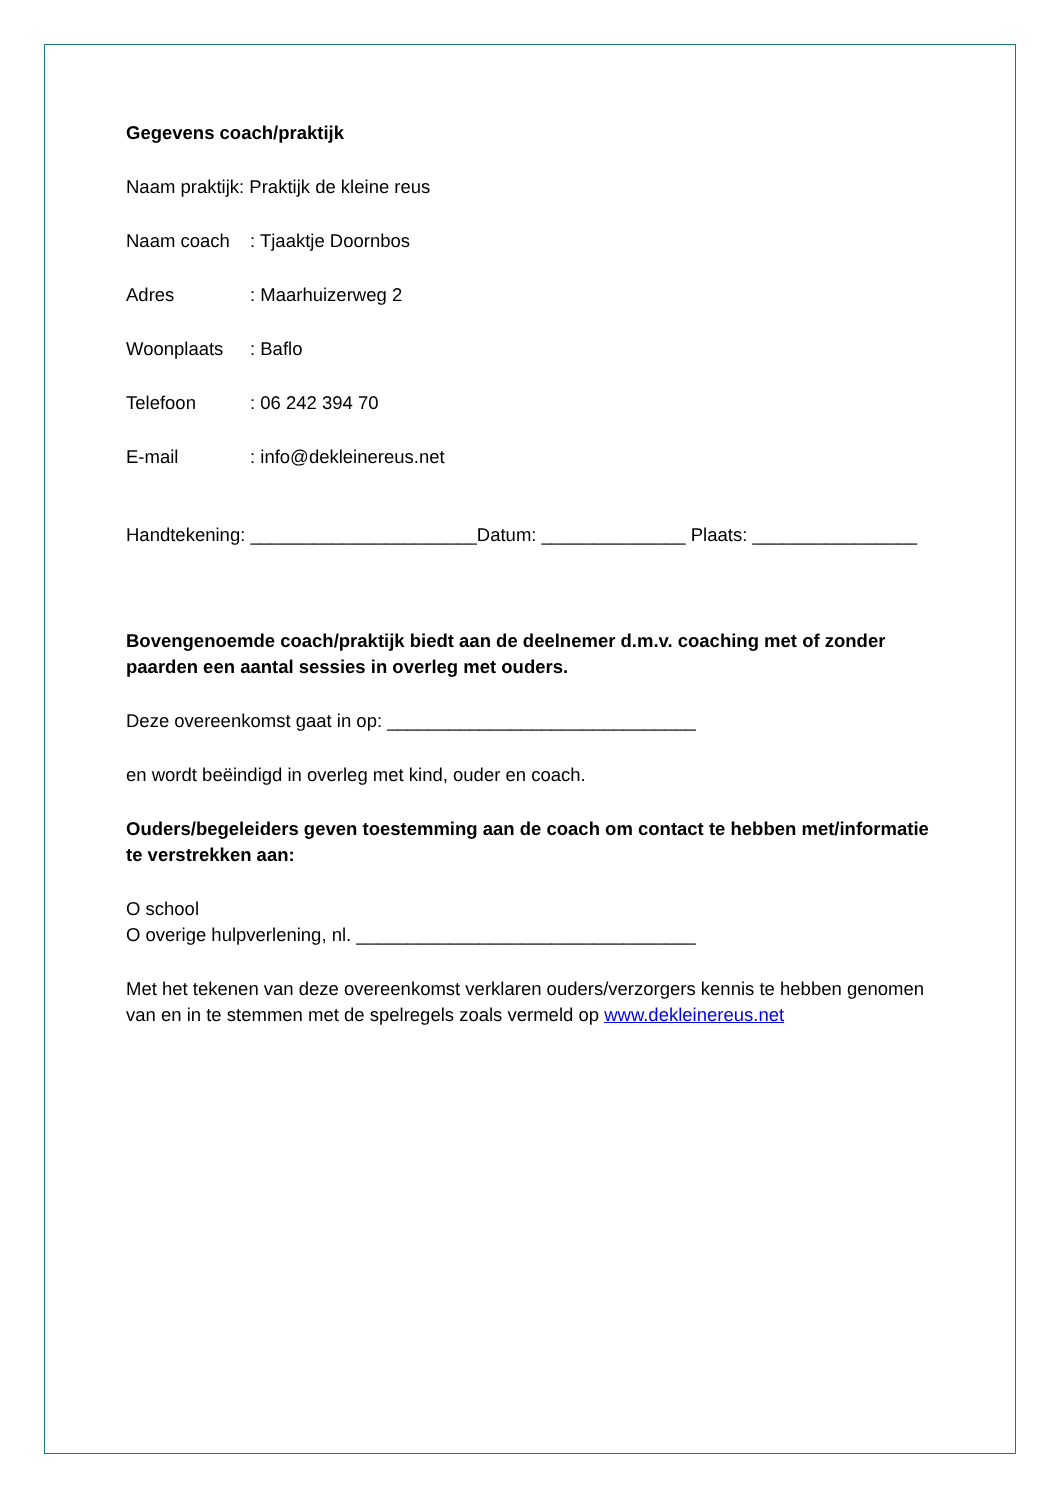Gegevens coach/praktijk
Naam praktijk: Praktijk de kleine reus
Naam coach: Tjaaktje Doornbos
Adres: Maarhuizerweg 2
Woonplaats: Baflo
Telefoon: 06 242 394 70
E-mail: info@dekleinereus.net
Handtekening: ______________________Datum: ______________ Plaats: ________________
Bovengenoemde coach/praktijk biedt aan de deelnemer d.m.v. coaching met of zonder paarden een aantal sessies in overleg met ouders.
Deze overeenkomst gaat in op: ______________________________
en wordt beëindigd in overleg met kind, ouder en coach.
Ouders/begeleiders geven toestemming aan de coach om contact te hebben met/informatie te verstrekken aan:
O school
O overige hulpverlening, nl. _________________________________
Met het tekenen van deze overeenkomst verklaren ouders/verzorgers kennis te hebben genomen van en in te stemmen met de spelregels zoals vermeld op www.dekleinereus.net